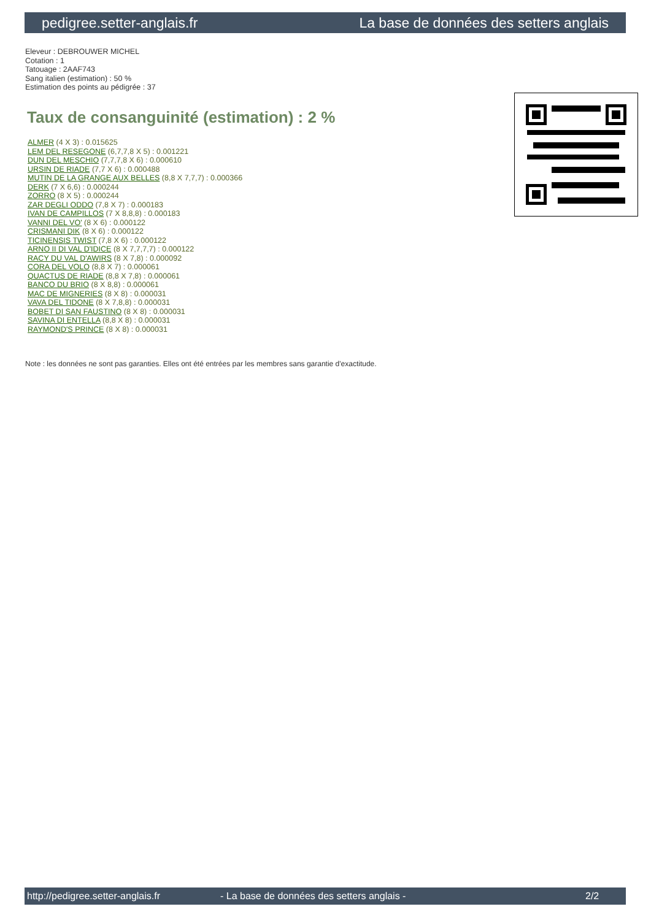pedigree.setter-anglais.fr La base de données des setters anglais
Eleveur : DEBROUWER MICHEL
Cotation : 1
Tatouage : 2AAF743
Sang italien (estimation) : 50 %
Estimation des points au pédigrée : 37
Taux de consanguinité (estimation) : 2 %
ALMER (4 X 3) : 0.015625
LEM DEL RESEGONE (6,7,7,8 X 5) : 0.001221
DUN DEL MESCHIO (7,7,7,8 X 6) : 0.000610
URSIN DE RIADE (7,7 X 6) : 0.000488
MUTIN DE LA GRANGE AUX BELLES (8,8 X 7,7,7) : 0.000366
DERK (7 X 6,6) : 0.000244
ZORRO (8 X 5) : 0.000244
ZAR DEGLI ODDO (7,8 X 7) : 0.000183
IVAN DE CAMPILLOS (7 X 8,8,8) : 0.000183
VANNI DEL VO' (8 X 6) : 0.000122
CRISMANI DIK (8 X 6) : 0.000122
TICINENSIS TWIST (7,8 X 6) : 0.000122
ARNO II DI VAL D'IDICE (8 X 7,7,7,7) : 0.000122
RACY DU VAL D'AWIRS (8 X 7,8) : 0.000092
CORA DEL VOLO (8,8 X 7) : 0.000061
QUACTUS DE RIADE (8,8 X 7,8) : 0.000061
BANCO DU BRIO (8 X 8,8) : 0.000061
MAC DE MIGNERIES (8 X 8) : 0.000031
VAVA DEL TIDONE (8 X 7,8,8) : 0.000031
BOBET DI SAN FAUSTINO (8 X 8) : 0.000031
SAVINA DI ENTELLA (8,8 X 8) : 0.000031
RAYMOND'S PRINCE (8 X 8) : 0.000031
Note : les données ne sont pas garanties. Elles ont été entrées par les membres sans garantie d'exactitude.
http://pedigree.setter-anglais.fr - La base de données des setters anglais - 2/2